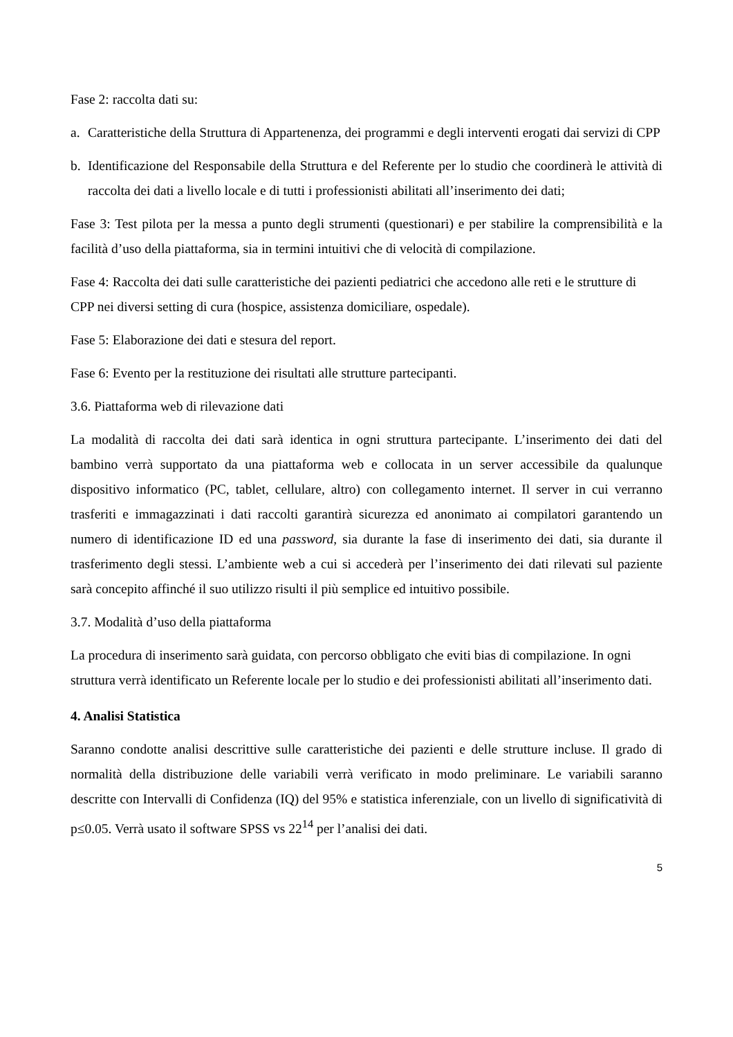Fase 2: raccolta dati su:
a. Caratteristiche della Struttura di Appartenenza, dei programmi e degli interventi erogati dai servizi di CPP
b. Identificazione del Responsabile della Struttura e del Referente per lo studio che coordinerà le attività di raccolta dei dati a livello locale e di tutti i professionisti abilitati all’inserimento dei dati;
Fase 3: Test pilota per la messa a punto degli strumenti (questionari) e per stabilire la comprensibilità e la facilità d’uso della piattaforma, sia in termini intuitivi che di velocità di compilazione.
Fase 4: Raccolta dei dati sulle caratteristiche dei pazienti pediatrici che accedono alle reti e le strutture di CPP nei diversi setting di cura (hospice, assistenza domiciliare, ospedale).
Fase 5: Elaborazione dei dati e stesura del report.
Fase 6: Evento per la restituzione dei risultati alle strutture partecipanti.
3.6. Piattaforma web di rilevazione dati
La modalità di raccolta dei dati sarà identica in ogni struttura partecipante. L’inserimento dei dati del bambino verrà supportato da una piattaforma web e collocata in un server accessibile da qualunque dispositivo informatico (PC, tablet, cellulare, altro) con collegamento internet. Il server in cui verranno trasferiti e immagazzinati i dati raccolti garantirà sicurezza ed anonimato ai compilatori garantendo un numero di identificazione ID ed una password, sia durante la fase di inserimento dei dati, sia durante il trasferimento degli stessi. L’ambiente web a cui si accederà per l’inserimento dei dati rilevati sul paziente sarà concepito affinché il suo utilizzo risulti il più semplice ed intuitivo possibile.
3.7. Modalità d’uso della piattaforma
La procedura di inserimento sarà guidata, con percorso obbligato che eviti bias di compilazione. In ogni struttura verrà identificato un Referente locale per lo studio e dei professionisti abilitati all’inserimento dati.
4. Analisi Statistica
Saranno condotte analisi descrittive sulle caratteristiche dei pazienti e delle strutture incluse. Il grado di normalità della distribuzione delle variabili verrà verificato in modo preliminare. Le variabili saranno descritte con Intervalli di Confidenza (IQ) del 95% e statistica inferenziale, con un livello di significatività di p≤0.05. Verrà usato il software SPSS vs 22<sup>14</sup> per l’analisi dei dati.
5